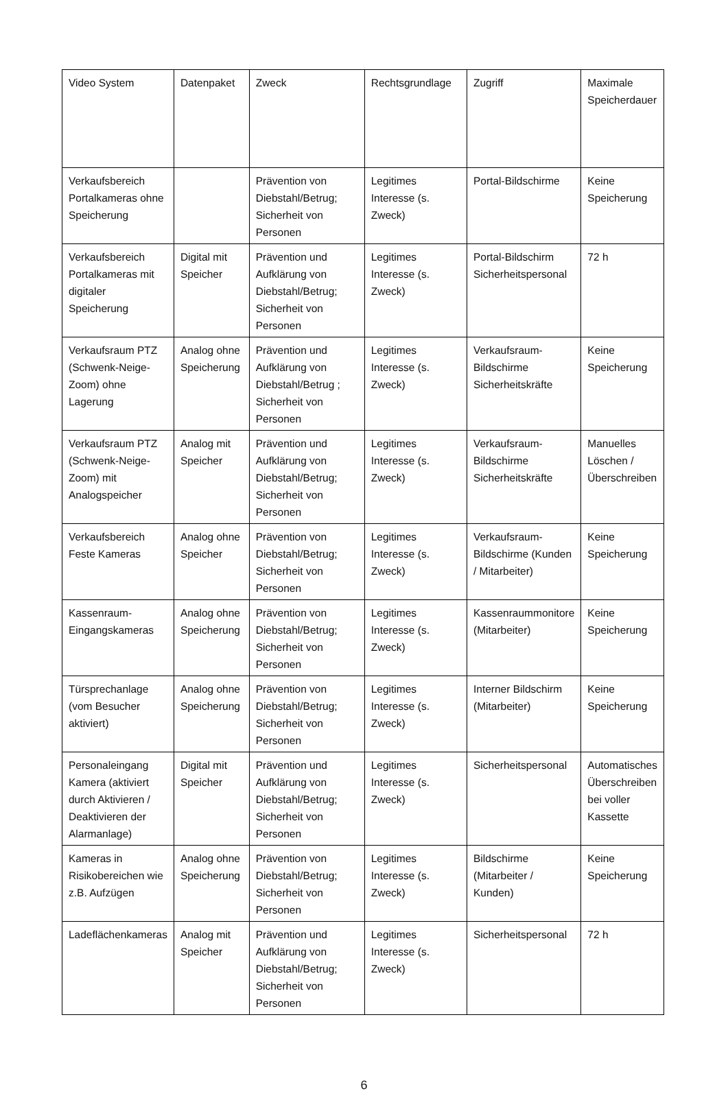| Video System | Datenpaket | Zweck | Rechtsgrundlage | Zugriff | Maximale Speicherdauer |
| Verkaufsbereich Portalkameras ohne Speicherung | | Prävention von Diebstahl/Betrug; Sicherheit von Personen | Legitimes Interesse (s. Zweck) | Portal-Bildschirme | Keine Speicherung |
| Verkaufsbereich Portalkameras mit digitaler Speicherung | Digital mit Speicher | Prävention und Aufklärung von Diebstahl/Betrug; Sicherheit von Personen | Legitimes Interesse (s. Zweck) | Portal-Bildschirm Sicherheitspersonal | 72 h |
| Verkaufsraum PTZ (Schwenk-Neige-Zoom) ohne Lagerung | Analog ohne Speicherung | Prävention und Aufklärung von Diebstahl/Betrug ; Sicherheit von Personen | Legitimes Interesse (s. Zweck) | Verkaufsraum-Bildschirme Sicherheitskräfte | Keine Speicherung |
| Verkaufsraum PTZ (Schwenk-Neige-Zoom) mit Analogspeicher | Analog mit Speicher | Prävention und Aufklärung von Diebstahl/Betrug; Sicherheit von Personen | Legitimes Interesse (s. Zweck) | Verkaufsraum-Bildschirme Sicherheitskräfte | Manuelles Löschen / Überschreiben |
| Verkaufsbereich Feste Kameras | Analog ohne Speicher | Prävention von Diebstahl/Betrug; Sicherheit von Personen | Legitimes Interesse (s. Zweck) | Verkaufsraum-Bildschirme (Kunden / Mitarbeiter) | Keine Speicherung |
| Kassenraum-Eingangskameras | Analog ohne Speicherung | Prävention von Diebstahl/Betrug; Sicherheit von Personen | Legitimes Interesse (s. Zweck) | Kassenraummonitore (Mitarbeiter) | Keine Speicherung |
| Türsprechanlage (vom Besucher aktiviert) | Analog ohne Speicherung | Prävention von Diebstahl/Betrug; Sicherheit von Personen | Legitimes Interesse (s. Zweck) | Interner Bildschirm (Mitarbeiter) | Keine Speicherung |
| Personaleingang Kamera (aktiviert durch Aktivieren / Deaktivieren der Alarmanlage) | Digital mit Speicher | Prävention und Aufklärung von Diebstahl/Betrug; Sicherheit von Personen | Legitimes Interesse (s. Zweck) | Sicherheitspersonal | Automatisches Überschreiben bei voller Kassette |
| Kameras in Risikobereichen wie z.B. Aufzügen | Analog ohne Speicherung | Prävention von Diebstahl/Betrug; Sicherheit von Personen | Legitimes Interesse (s. Zweck) | Bildschirme (Mitarbeiter / Kunden) | Keine Speicherung |
| Ladeflächenkameras | Analog mit Speicher | Prävention und Aufklärung von Diebstahl/Betrug; Sicherheit von Personen | Legitimes Interesse (s. Zweck) | Sicherheitspersonal | 72 h |
6